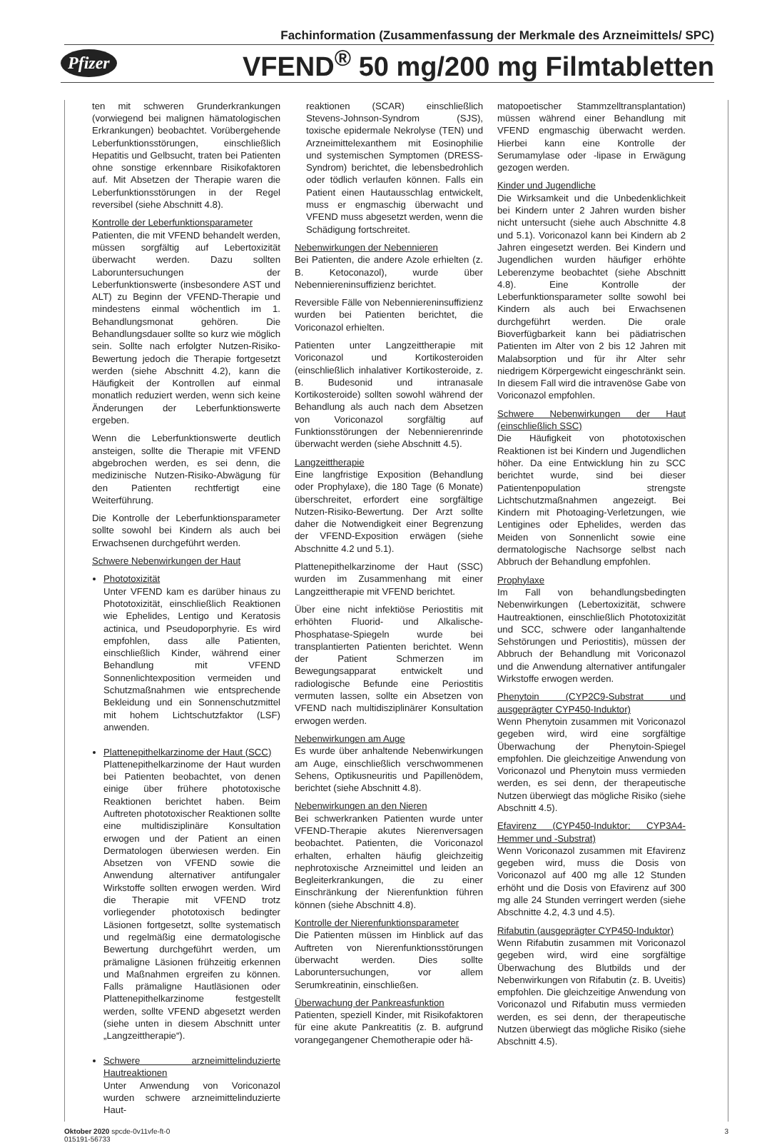Fachinformation (Zusammenfassung der Merkmale des Arzneimittels/ SPC)
Pfizer VFEND<sup>®</sup> 50 mg/200 mg Filmtabletten
ten mit schweren Grunderkrankungen (vorwiegend bei malignen hämatologischen Erkrankungen) beobachtet. Vorübergehende Leberfunktionsstörungen, einschließlich Hepatitis und Gelbsucht, traten bei Patienten ohne sonstige erkennbare Risikofaktoren auf. Mit Absetzen der Therapie waren die Leberfunktionsstörungen in der Regel reversibel (siehe Abschnitt 4.8).
Kontrolle der Leberfunktionsparameter
Patienten, die mit VFEND behandelt werden, müssen sorgfältig auf Lebertoxizität überwacht werden. Dazu sollten Laboruntersuchungen der Leberfunktionswerte (insbesondere AST und ALT) zu Beginn der VFEND-Therapie und mindestens einmal wöchentlich im 1. Behandlungsmonat gehören. Die Behandlungsdauer sollte so kurz wie möglich sein. Sollte nach erfolgter Nutzen-Risiko-Bewertung jedoch die Therapie fortgesetzt werden (siehe Abschnitt 4.2), kann die Häufigkeit der Kontrollen auf einmal monatlich reduziert werden, wenn sich keine Änderungen der Leberfunktionswerte ergeben.
Wenn die Leberfunktionswerte deutlich ansteigen, sollte die Therapie mit VFEND abgebrochen werden, es sei denn, die medizinische Nutzen-Risiko-Abwägung für den Patienten rechtfertigt eine Weiterführung.
Die Kontrolle der Leberfunktionsparameter sollte sowohl bei Kindern als auch bei Erwachsenen durchgeführt werden.
Schwere Nebenwirkungen der Haut
Phototoxizität
Unter VFEND kam es darüber hinaus zu Phototoxizität, einschließlich Reaktionen wie Ephelides, Lentigo und Keratosis actinica, und Pseudoporphyrie. Es wird empfohlen, dass alle Patienten, einschließlich Kinder, während einer Behandlung mit VFEND Sonnenlichtexposition vermeiden und Schutzmaßnahmen wie entsprechende Bekleidung und ein Sonnenschutzmittel mit hohem Lichtschutzfaktor (LSF) anwenden.
Plattenepithelkarzinome der Haut (SCC)
Plattenepithelkarzinome der Haut wurden bei Patienten beobachtet, von denen einige über frühere phototoxische Reaktionen berichtet haben. Beim Auftreten phototoxischer Reaktionen sollte eine multidisziplinäre Konsultation erwogen und der Patient an einen Dermatologen überwiesen werden. Ein Absetzen von VFEND sowie die Anwendung alternativer antifungaler Wirkstoffe sollten erwogen werden. Wird die Therapie mit VFEND trotz vorliegender phototoxisch bedingter Läsionen fortgesetzt, sollte systematisch und regelmäßig eine dermatologische Bewertung durchgeführt werden, um prämaligne Läsionen frühzeitig erkennen und Maßnahmen ergreifen zu können. Falls prämaligne Hautläsionen oder Plattenepithelkarzinome festgestellt werden, sollte VFEND abgesetzt werden (siehe unten in diesem Abschnitt unter „Langzeittherapie“).
Schwere arzneimittelinduzierte Hautreaktionen
Unter Anwendung von Voriconazol wurden schwere arzneimittelinduzierte Haut-
reaktionen (SCAR) einschließlich Stevens-Johnson-Syndrom (SJS), toxische epidermale Nekrolyse (TEN) und Arzneimittelexanthem mit Eosinophilie und systemischen Symptomen (DRESS-Syndrom) berichtet, die lebensbedrohlich oder tödlich verlaufen können. Falls ein Patient einen Hautausschlag entwickelt, muss er engmaschig überwacht und VFEND muss abgesetzt werden, wenn die Schädigung fortschreitet.
Nebenwirkungen der Nebennieren
Bei Patienten, die andere Azole erhielten (z. B. Ketoconazol), wurde über Nebenniereninsuffizienz berichtet.
Reversible Fälle von Nebenniereninsuffizienz wurden bei Patienten berichtet, die Voriconazol erhielten.
Patienten unter Langzeittherapie mit Voriconazol und Kortikosteroiden (einschließlich inhalativer Kortikosteroide, z. B. Budesonid und intranasale Kortikosteroide) sollten sowohl während der Behandlung als auch nach dem Absetzen von Voriconazol sorgfältig auf Funktionsstörungen der Nebennierenrinde überwacht werden (siehe Abschnitt 4.5).
Langzeittherapie
Eine langfristige Exposition (Behandlung oder Prophylaxe), die 180 Tage (6 Monate) überschreitet, erfordert eine sorgfältige Nutzen-Risiko-Bewertung. Der Arzt sollte daher die Notwendigkeit einer Begrenzung der VFEND-Exposition erwägen (siehe Abschnitte 4.2 und 5.1).
Plattenepithelkarzinome der Haut (SSC) wurden im Zusammenhang mit einer Langzeittherapie mit VFEND berichtet.
Über eine nicht infektiöse Periostitis mit erhöhten Fluorid- und Alkalische-Phosphatase-Spiegeln wurde bei transplantierten Patienten berichtet. Wenn der Patient Schmerzen im Bewegungsapparat entwickelt und radiologische Befunde eine Periostitis vermuten lassen, sollte ein Absetzen von VFEND nach multidisziplinärer Konsultation erwogen werden.
Nebenwirkungen am Auge
Es wurde über anhaltende Nebenwirkungen am Auge, einschließlich verschwommenen Sehens, Optikusneuritis und Papillenödem, berichtet (siehe Abschnitt 4.8).
Nebenwirkungen an den Nieren
Bei schwerkranken Patienten wurde unter VFEND-Therapie akutes Nierenversagen beobachtet. Patienten, die Voriconazol erhalten, erhalten häufig gleichzeitig nephrotoxische Arzneimittel und leiden an Begleiterkrankungen, die zu einer Einschränkung der Nierenfunktion führen können (siehe Abschnitt 4.8).
Kontrolle der Nierenfunktionsparameter
Die Patienten müssen im Hinblick auf das Auftreten von Nierenfunktionsstörungen überwacht werden. Dies sollte Laboruntersuchungen, vor allem Serumkreatinin, einschließen.
Überwachung der Pankreasfunktion
Patienten, speziell Kinder, mit Risikofaktoren für eine akute Pankreatitis (z. B. aufgrund vorangegangener Chemotherapie oder hä-
matopoetischer Stammzelltransplantation) müssen während einer Behandlung mit VFEND engmaschig überwacht werden. Hierbei kann eine Kontrolle der Serumamylase oder -lipase in Erwägung gezogen werden.
Kinder und Jugendliche
Die Wirksamkeit und die Unbedenklichkeit bei Kindern unter 2 Jahren wurden bisher nicht untersucht (siehe auch Abschnitte 4.8 und 5.1). Voriconazol kann bei Kindern ab 2 Jahren eingesetzt werden. Bei Kindern und Jugendlichen wurden häufiger erhöhte Leberenzyme beobachtet (siehe Abschnitt 4.8). Eine Kontrolle der Leberfunktionsparameter sollte sowohl bei Kindern als auch bei Erwachsenen durchgeführt werden. Die orale Bioverfügbarkeit kann bei pädiatrischen Patienten im Alter von 2 bis 12 Jahren mit Malabsorption und für ihr Alter sehr niedrigem Körpergewicht eingeschränkt sein. In diesem Fall wird die intravenöse Gabe von Voriconazol empfohlen.
Schwere Nebenwirkungen der Haut (einschließlich SSC)
Die Häufigkeit von phototoxischen Reaktionen ist bei Kindern und Jugendlichen höher. Da eine Entwicklung hin zu SCC berichtet wurde, sind bei dieser Patientenpopulation strengste Lichtschutzmaßnahmen angezeigt. Bei Kindern mit Photoaging-Verletzungen, wie Lentigines oder Ephelides, werden das Meiden von Sonnenlicht sowie eine dermatologische Nachsorge selbst nach Abbruch der Behandlung empfohlen.
Prophylaxe
Im Fall von behandlungsbedingten Nebenwirkungen (Lebertoxizität, schwere Hautreaktionen, einschließlich Phototoxizität und SCC, schwere oder langanhaltende Sehstörungen und Periostitis), müssen der Abbruch der Behandlung mit Voriconazol und die Anwendung alternativer antifungaler Wirkstoffe erwogen werden.
Phenytoin (CYP2C9-Substrat und ausgeprägter CYP450-Induktor)
Wenn Phenytoin zusammen mit Voriconazol gegeben wird, wird eine sorgfältige Überwachung der Phenytoin-Spiegel empfohlen. Die gleichzeitige Anwendung von Voriconazol und Phenytoin muss vermieden werden, es sei denn, der therapeutische Nutzen überwiegt das mögliche Risiko (siehe Abschnitt 4.5).
Efavirenz (CYP450-Induktor; CYP3A4-Hemmer und -Substrat)
Wenn Voriconazol zusammen mit Efavirenz gegeben wird, muss die Dosis von Voriconazol auf 400 mg alle 12 Stunden erhöht und die Dosis von Efavirenz auf 300 mg alle 24 Stunden verringert werden (siehe Abschnitte 4.2, 4.3 und 4.5).
Rifabutin (ausgeprägter CYP450-Induktor)
Wenn Rifabutin zusammen mit Voriconazol gegeben wird, wird eine sorgfältige Überwachung des Blutbilds und der Nebenwirkungen von Rifabutin (z. B. Uveitis) empfohlen. Die gleichzeitige Anwendung von Voriconazol und Rifabutin muss vermieden werden, es sei denn, der therapeutische Nutzen überwiegt das mögliche Risiko (siehe Abschnitt 4.5).
Oktober 2020 spcde-0v11vfe-ft-0
015191-56733 3